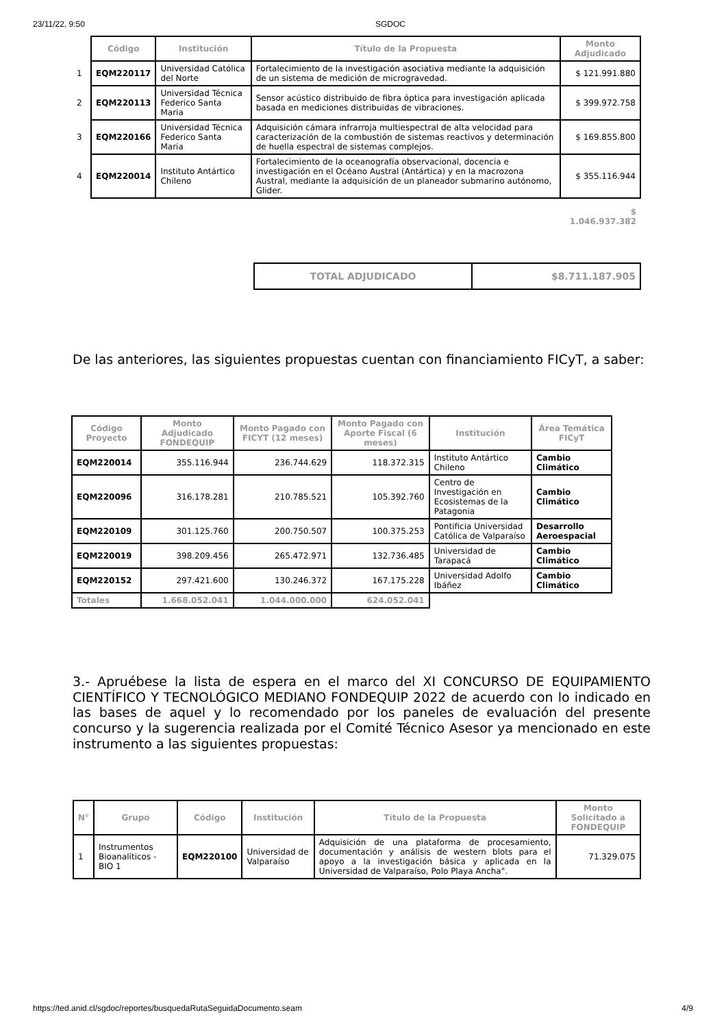23/11/22, 9:50 SGDOC
| | Código | Institución | Título de la Propuesta | Monto Adjudicado |
| --- | --- | --- | --- | --- |
| 1 | EQM220117 | Universidad Católica del Norte | Fortalecimiento de la investigación asociativa mediante la adquisición de un sistema de medición de microgravedad. | $ 121.991.880 |
| 2 | EQM220113 | Universidad Técnica Federico Santa Maria | Sensor acústico distribuido de fibra óptica para investigación aplicada basada en mediciones distribuidas de vibraciones. | $ 399.972.758 |
| 3 | EQM220166 | Universidad Técnica Federico Santa Maria | Adquisición cámara infrarroja multiespectral de alta velocidad para caracterización de la combustión de sistemas reactivos y determinación de huella espectral de sistemas complejos. | $ 169.855.800 |
| 4 | EQM220014 | Instituto Antártico Chileno | Fortalecimiento de la oceanografía observacional, docencia e investigación en el Océano Austral (Antártica) y en la macrozona Austral, mediante la adquisición de un planeador submarino autónomo, Glider. | $ 355.116.944 |
| | | | | $ 1.046.937.382 |
| TOTAL ADJUDICADO | $8.711.187.905 |
De las anteriores, las siguientes propuestas cuentan con financiamiento FICyT, a saber:
| Código Proyecto | Monto Adjudicado FONDEQUIP | Monto Pagado con FICYT (12 meses) | Monto Pagado con Aporte Fiscal (6 meses) | Institución | Área Temática FICyT |
| --- | --- | --- | --- | --- | --- |
| EQM220014 | 355.116.944 | 236.744.629 | 118.372.315 | Instituto Antártico Chileno | Cambio Climático |
| EQM220096 | 316.178.281 | 210.785.521 | 105.392.760 | Centro de Investigación en Ecosistemas de la Patagonia | Cambio Climático |
| EQM220109 | 301.125.760 | 200.750.507 | 100.375.253 | Pontificia Universidad Católica de Valparaíso | Desarrollo Aeroespacial |
| EQM220019 | 398.209.456 | 265.472.971 | 132.736.485 | Universidad de Tarapacá | Cambio Climático |
| EQM220152 | 297.421.600 | 130.246.372 | 167.175.228 | Universidad Adolfo Ibáñez | Cambio Climático |
| Totales | 1.668.052.041 | 1.044.000.000 | 624.052.041 | | |
3.- Apruébese la lista de espera en el marco del XI CONCURSO DE EQUIPAMIENTO CIENTÍFICO Y TECNOLÓGICO MEDIANO FONDEQUIP 2022 de acuerdo con lo indicado en las bases de aquel y lo recomendado por los paneles de evaluación del presente concurso y la sugerencia realizada por el Comité Técnico Asesor ya mencionado en este instrumento a las siguientes propuestas:
| N° | Grupo | Código | Institución | Título de la Propuesta | Monto Solicitado a FONDEQUIP |
| --- | --- | --- | --- | --- | --- |
| 1 | Instrumentos Bioanalíticos - BIO 1 | EQM220100 | Universidad de Valparaíso | Adquisición de una plataforma de procesamiento, documentación y análisis de western blots para el apoyo a la investigación básica y aplicada en la Universidad de Valparaíso, Polo Playa Ancha". | 71.329.075 |
https://ted.anid.cl/sgdoc/reportes/busquedaRutaSeguidaDocumento.seam 4/9